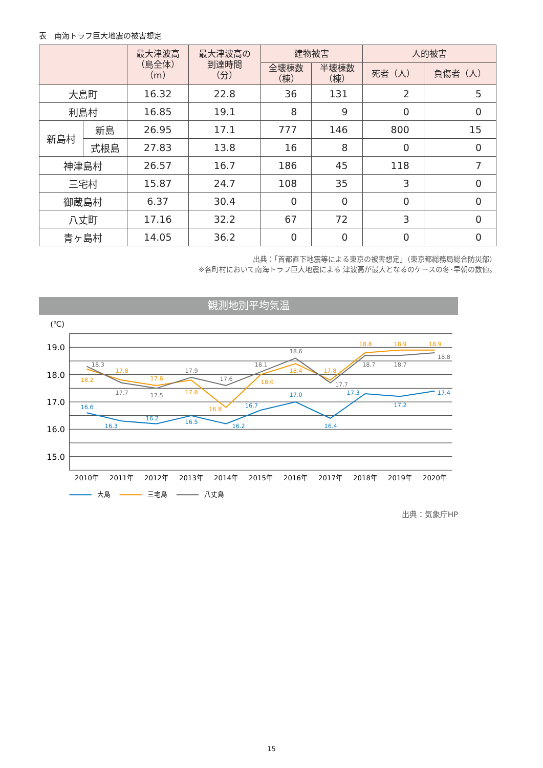表　南海トラフ巨大地震の被害想定
| | | 最大津波高 （島全体） （m） | 最大津波高の 到達時間 （分） | 建物被害 | | 人的被害 | |
| --- | --- | --- | --- | --- | --- | --- | --- |
| | | | | 全壊棟数 （棟） | 半壊棟数 （棟） | 死者（人） | 負傷者（人） |
| 大島町 | | 16.32 | 22.8 | 36 | 131 | 2 | 5 |
| 利島村 | | 16.85 | 19.1 | 8 | 9 | 0 | 0 |
| 新島村 | 新島 | 26.95 | 17.1 | 777 | 146 | 800 | 15 |
| | 式根島 | 27.83 | 13.8 | 16 | 8 | 0 | 0 |
| 神津島村 | | 26.57 | 16.7 | 186 | 45 | 118 | 7 |
| 三宅村 | | 15.87 | 24.7 | 108 | 35 | 3 | 0 |
| 御蔵島村 | | 6.37 | 30.4 | 0 | 0 | 0 | 0 |
| 八丈町 | | 17.16 | 32.2 | 67 | 72 | 3 | 0 |
| 青ヶ島村 | | 14.05 | 36.2 | 0 | 0 | 0 | 0 |
出典：「首都直下地震等による東京の被害想定」（東京都総務局総合防災部）
※各町村において南海トラフ巨大地震による 津波高が最大となるのケースの冬･早朝の数値。
観測地別平均気温
(℃)
19.0
18.0
17.0
16.0
15.0
2010年
2011年
2012年
2013年
2014年
2015年
2016年
2017年
2018年
2019年
2020年
16.6
16.3
16.2
16.5
16.2
16.7
17.0
16.4
17.3
17.2
17.4
18.2
17.8
17.6
17.8
16.8
18.0
18.4
17.8
18.8
18.9
18.9
18.3
17.7
17.5
17.9
17.6
18.1
18.6
17.7
18.7
18.7
18.8
大島
三宅島
八丈島
出典：気象庁HP
15